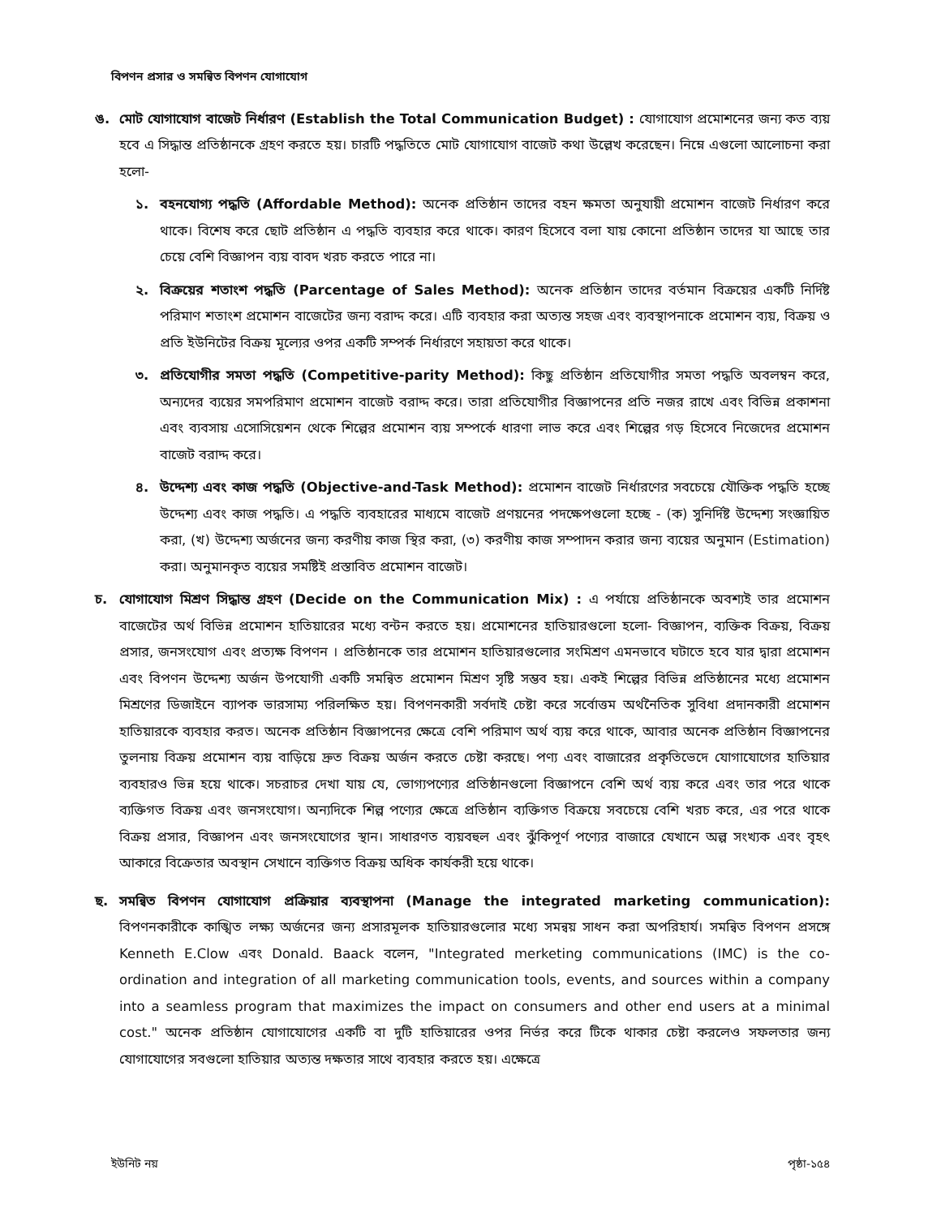বিপণন প্রসার ও সমন্বিত বিপণন যোগাযোগ
ঙ. মোট যোগাযোগ বাজেট নির্ধারণ (Establish the Total Communication Budget) : যোগাযোগ প্রমোশনের জন্য কত ব্যয় হবে এ সিদ্ধান্ত প্রতিষ্ঠানকে গ্রহণ করতে হয়। চারটি পদ্ধতিতে মোট যোগাযোগ বাজেট কথা উল্লেখ করেছেন। নিম্নে এগুলো আলোচনা করা হলো-
১. বহনযোগ্য পদ্ধতি (Affordable Method): অনেক প্রতিষ্ঠান তাদের বহন ক্ষমতা অনুযায়ী প্রমোশন বাজেট নির্ধারণ করে থাকে। বিশেষ করে ছোট প্রতিষ্ঠান এ পদ্ধতি ব্যবহার করে থাকে। কারণ হিসেবে বলা যায় কোনো প্রতিষ্ঠান তাদের যা আছে তার চেয়ে বেশি বিজ্ঞাপন ব্যয় বাবদ খরচ করতে পারে না।
২. বিক্রয়ের শতাংশ পদ্ধতি (Parcentage of Sales Method): অনেক প্রতিষ্ঠান তাদের বর্তমান বিক্রয়ের একটি নির্দিষ্ট পরিমাণ শতাংশ প্রমোশন বাজেটের জন্য বরাদ্দ করে। এটি ব্যবহার করা অত্যন্ত সহজ এবং ব্যবস্থাপনাকে প্রমোশন ব্যয়, বিক্রয় ও প্রতি ইউনিটের বিক্রয় মূল্যের ওপর একটি সম্পর্ক নির্ধারণে সহায়তা করে থাকে।
৩. প্রতিযোগীর সমতা পদ্ধতি (Competitive-parity Method): কিছু প্রতিষ্ঠান প্রতিযোগীর সমতা পদ্ধতি অবলম্বন করে, অন্যদের ব্যয়ের সমপরিমাণ প্রমোশন বাজেট বরাদ্দ করে। তারা প্রতিযোগীর বিজ্ঞাপনের প্রতি নজর রাখে এবং বিভিন্ন প্রকাশনা এবং ব্যবসায় এসোসিয়েশন থেকে শিল্পের প্রমোশন ব্যয় সম্পর্কে ধারণা লাভ করে এবং শিল্পের গড় হিসেবে নিজেদের প্রমোশন বাজেট বরাদ্দ করে।
৪. উদ্দেশ্য এবং কাজ পদ্ধতি (Objective-and-Task Method): প্রমোশন বাজেট নির্ধারণের সবচেয়ে যৌক্তিক পদ্ধতি হচ্ছে উদ্দেশ্য এবং কাজ পদ্ধতি। এ পদ্ধতি ব্যবহারের মাধ্যমে বাজেট প্রণয়নের পদক্ষেপগুলো হচ্ছে - (ক) সুনির্দিষ্ট উদ্দেশ্য সংজ্ঞায়িত করা, (খ) উদ্দেশ্য অর্জনের জন্য করণীয় কাজ স্থির করা, (৩) করণীয় কাজ সম্পাদন করার জন্য ব্যয়ের অনুমান (Estimation) করা। অনুমানকৃত ব্যয়ের সমষ্টিই প্রস্তাবিত প্রমোশন বাজেট।
চ. যোগাযোগ মিশ্রণ সিদ্ধান্ত গ্রহণ (Decide on the Communication Mix) : এ পর্যায়ে প্রতিষ্ঠানকে অবশ্যই তার প্রমোশন বাজেটের অর্থ বিভিন্ন প্রমোশন হাতিয়ারের মধ্যে বন্টন করতে হয়। প্রমোশনের হাতিয়ারগুলো হলো- বিজ্ঞাপন, ব্যক্তিক বিক্রয়, বিক্রয় প্রসার, জনসংযোগ এবং প্রত্যক্ষ বিপণন । প্রতিষ্ঠানকে তার প্রমোশন হাতিয়ারগুলোর সংমিশ্রণ এমনভাবে ঘটাতে হবে যার দ্বারা প্রমোশন এবং বিপণন উদ্দেশ্য অর্জন উপযোগী একটি সমন্বিত প্রমোশন মিশ্রণ সৃষ্টি সম্ভব হয়। একই শিল্পের বিভিন্ন প্রতিষ্ঠানের মধ্যে প্রমোশন মিশ্রণের ডিজাইনে ব্যাপক ভারসাম্য পরিলক্ষিত হয়। বিপণনকারী সর্বদাই চেষ্টা করে সর্বোত্তম অর্থনৈতিক সুবিধা প্রদানকারী প্রমোশন হাতিয়ারকে ব্যবহার করত। অনেক প্রতিষ্ঠান বিজ্ঞাপনের ক্ষেত্রে বেশি পরিমাণ অর্থ ব্যয় করে থাকে, আবার অনেক প্রতিষ্ঠান বিজ্ঞাপনের তুলনায় বিক্রয় প্রমোশন ব্যয় বাড়িয়ে দ্রুত বিক্রয় অর্জন করতে চেষ্টা করছে। পণ্য এবং বাজারের প্রকৃতিভেদে যোগাযোগের হাতিয়ার ব্যবহারও ভিন্ন হয়ে থাকে। সচরাচর দেখা যায় যে, ভোগ্যপণ্যের প্রতিষ্ঠানগুলো বিজ্ঞাপনে বেশি অর্থ ব্যয় করে এবং তার পরে থাকে ব্যক্তিগত বিক্রয় এবং জনসংযোগ। অন্যদিকে শিল্প পণ্যের ক্ষেত্রে প্রতিষ্ঠান ব্যক্তিগত বিক্রয়ে সবচেয়ে বেশি খরচ করে, এর পরে থাকে বিক্রয় প্রসার, বিজ্ঞাপন এবং জনসংযোগের স্থান। সাধারণত ব্যয়বহুল এবং ঝুঁকিপূর্ণ পণ্যের বাজারে যেখানে অল্প সংখ্যক এবং বৃহৎ আকারে বিক্রেতার অবস্থান সেখানে ব্যক্তিগত বিক্রয় অধিক কার্যকরী হয়ে থাকে।
ছ. সমন্বিত বিপণন যোগাযোগ প্রক্রিয়ার ব্যবস্থাপনা (Manage the integrated marketing communication): বিপণনকারীকে কাঙ্খিত লক্ষ্য অর্জনের জন্য প্রসারমূলক হাতিয়ারগুলোর মধ্যে সমন্বয় সাধন করা অপরিহার্য। সমন্বিত বিপণন প্রসঙ্গে Kenneth E.Clow এবং Donald. Baack বলেন, "Integrated merketing communications (IMC) is the co-ordination and integration of all marketing communication tools, events, and sources within a company into a seamless program that maximizes the impact on consumers and other end users at a minimal cost." অনেক প্রতিষ্ঠান যোগাযোগের একটি বা দুটি হাতিয়ারের ওপর নির্ভর করে টিকে থাকার চেষ্টা করলেও সফলতার জন্য যোগাযোগের সবগুলো হাতিয়ার অত্যন্ত দক্ষতার সাথে ব্যবহার করতে হয়। এক্ষেত্রে
ইউনিট নয় পৃষ্ঠা-১৫৪